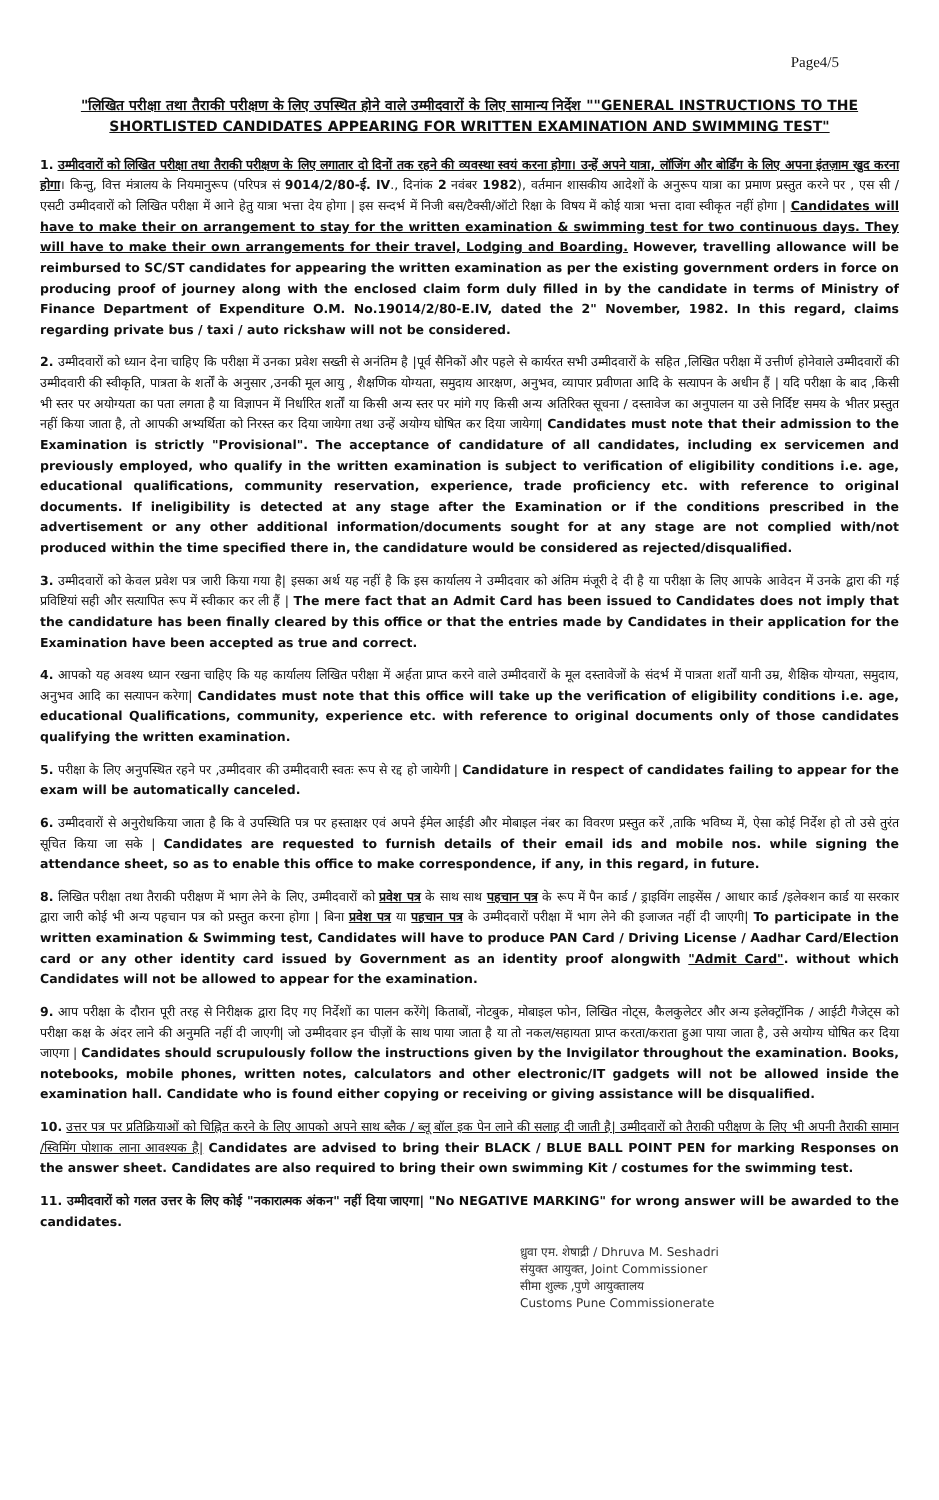Page4/5
"लिखित परीक्षा तथा तैराकी परीक्षण के लिए उपस्थित होने वाले उम्मीदवारों के लिए सामान्य निर्देश ""GENERAL INSTRUCTIONS TO THE SHORTLISTED CANDIDATES APPEARING FOR WRITTEN EXAMINATION AND SWIMMING TEST"
1. उम्मीदवारों को लिखित परीक्षा तथा तैराकी परीक्षण के लिए लगातार दो दिनों तक रहने की व्यवस्था स्वयं करना होगा। उन्हें अपने यात्रा, लॉजिंग और बोर्डिंग के लिए अपना इंतज़ाम खुद करना होगा। किन्तु, वित्त मंत्रालय के नियमानुरूप (परिपत्र सं 9014/2/80-ई. IV., दिनांक 2 नवंबर 1982), वर्तमान शासकीय आदेशों के अनुरूप यात्रा का प्रमाण प्रस्तुत करने पर , एस सी / एसटी उम्मीदवारों को लिखित परीक्षा में आने हेतु यात्रा भत्ता देय होगा | इस सन्दर्भ में निजी बस/टैक्सी/ऑटो रिक्षा के विषय में कोई यात्रा भत्ता दावा स्वीकृत नहीं होगा | Candidates will have to make their on arrangement to stay for the written examination & swimming test for two continuous days. They will have to make their own arrangements for their travel, Lodging and Boarding. However, travelling allowance will be reimbursed to SC/ST candidates for appearing the written examination as per the existing government orders in force on producing proof of journey along with the enclosed claim form duly filled in by the candidate in terms of Ministry of Finance Department of Expenditure O.M. No.19014/2/80-E.IV, dated the 2" November, 1982. In this regard, claims regarding private bus / taxi / auto rickshaw will not be considered.
2. उम्मीदवारों को ध्यान देना चाहिए कि परीक्षा में उनका प्रवेश सख्ती से अनंतिम है |पूर्व सैनिकों और पहले से कार्यरत सभी उम्मीदवारों के सहित ,लिखित परीक्षा में उत्तीर्ण होनेवाले उम्मीदवारों की उम्मीदवारी की स्वीकृति, पात्रता के शर्तों के अनुसार ,उनकी मूल आयु , शैक्षणिक योग्यता, समुदाय आरक्षण, अनुभव, व्यापार प्रवीणता आदि के सत्यापन के अधीन हैं | यदि परीक्षा के बाद ,किसी भी स्तर पर अयोग्यता का पता लगता है या विज्ञापन में निर्धारित शर्तों या किसी अन्य स्तर पर मांगे गए किसी अन्य अतिरिक्त सूचना / दस्तावेज का अनुपालन या उसे निर्दिष्ट समय के भीतर प्रस्तुत नहीं किया जाता है, तो आपकी अभ्यर्थिता को निरस्त कर दिया जायेगा तथा उन्हें अयोग्य घोषित कर दिया जायेगा| Candidates must note that their admission to the Examination is strictly "Provisional". The acceptance of candidature of all candidates, including ex servicemen and previously employed, who qualify in the written examination is subject to verification of eligibility conditions i.e. age, educational qualifications, community reservation, experience, trade proficiency etc. with reference to original documents. If ineligibility is detected at any stage after the Examination or if the conditions prescribed in the advertisement or any other additional information/documents sought for at any stage are not complied with/not produced within the time specified there in, the candidature would be considered as rejected/disqualified.
3. उम्मीदवारों को केवल प्रवेश पत्र जारी किया गया है| इसका अर्थ यह नहीं है कि इस कार्यालय ने उम्मीदवार को अंतिम मंजूरी दे दी है या परीक्षा के लिए आपके आवेदन में उनके द्वारा की गई प्रविष्टियां सही और सत्यापित रूप में स्वीकार कर ली हैं | The mere fact that an Admit Card has been issued to Candidates does not imply that the candidature has been finally cleared by this office or that the entries made by Candidates in their application for the Examination have been accepted as true and correct.
4. आपको यह अवश्य ध्यान रखना चाहिए कि यह कार्यालय लिखित परीक्षा में अर्हता प्राप्त करने वाले उम्मीदवारों के मूल दस्तावेजों के संदर्भ में पात्रता शर्तों यानी उम्र, शैक्षिक योग्यता, समुदाय, अनुभव आदि का सत्यापन करेगा| Candidates must note that this office will take up the verification of eligibility conditions i.e. age, educational Qualifications, community, experience etc. with reference to original documents only of those candidates qualifying the written examination.
5. परीक्षा के लिए अनुपस्थित रहने पर ,उम्मीदवार की उम्मीदवारी स्वतः रूप से रद्द हो जायेगी | Candidature in respect of candidates failing to appear for the exam will be automatically canceled.
6. उम्मीदवारों से अनुरोधकिया जाता है कि वे उपस्थिति पत्र पर हस्ताक्षर एवं अपने ईमेल आईडी और मोबाइल नंबर का विवरण प्रस्तुत करें ,ताकि भविष्य में, ऐसा कोई निर्देश हो तो उसे तुरंत सूचित किया जा सके | Candidates are requested to furnish details of their email ids and mobile nos. while signing the attendance sheet, so as to enable this office to make correspondence, if any, in this regard, in future.
8. लिखित परीक्षा तथा तैराकी परीक्षण में भाग लेने के लिए, उम्मीदवारों को प्रवेश पत्र के साथ साथ पहचान पत्र के रूप में पैन कार्ड / ड्राइविंग लाइसेंस / आधार कार्ड /इलेक्शन कार्ड या सरकार द्वारा जारी कोई भी अन्य पहचान पत्र को प्रस्तुत करना होगा | बिना प्रवेश पत्र या पहचान पत्र के उम्मीदवारों परीक्षा में भाग लेने की इजाजत नहीं दी जाएगी| To participate in the written examination & Swimming test, Candidates will have to produce PAN Card / Driving License / Aadhar Card/Election card or any other identity card issued by Government as an identity proof alongwith "Admit Card". without which Candidates will not be allowed to appear for the examination.
9. आप परीक्षा के दौरान पूरी तरह से निरीक्षक द्वारा दिए गए निर्देशों का पालन करेंगे| किताबों, नोटबुक, मोबाइल फोन, लिखित नोट्स, कैलकुलेटर और अन्य इलेक्ट्रॉनिक / आईटी गैजेट्स को परीक्षा कक्ष के अंदर लाने की अनुमति नहीं दी जाएगी| जो उम्मीदवार इन चीज़ों के साथ पाया जाता है या तो नकल/सहायता प्राप्त करता/कराता हुआ पाया जाता है, उसे अयोग्य घोषित कर दिया जाएगा | Candidates should scrupulously follow the instructions given by the Invigilator throughout the examination. Books, notebooks, mobile phones, written notes, calculators and other electronic/IT gadgets will not be allowed inside the examination hall. Candidate who is found either copying or receiving or giving assistance will be disqualified.
10. उत्तर पत्र पर प्रतिक्रियाओं को चिह्नित करने के लिए आपको अपने साथ ब्लैक / ब्लू बॉल इक पेन लाने की सलाह दी जाती है| उम्मीदवारों को तैराकी परीक्षण के लिए भी अपनी तैराकी सामान /स्विमिंग पोशाक लाना आवश्यक है| Candidates are advised to bring their BLACK / BLUE BALL POINT PEN for marking Responses on the answer sheet. Candidates are also required to bring their own swimming Kit / costumes for the swimming test.
11. उम्मीदवारों को गलत उत्तर के लिए कोई "नकारात्मक अंकन" नहीं दिया जाएगा| "No NEGATIVE MARKING" for wrong answer will be awarded to the candidates.
ध्रुवा एम. शेषाद्री / Dhruva M. Seshadri
संयुक्त आयुक्त, Joint Commissioner
सीमा शुल्क ,पुणे आयुक्तालय
Customs Pune Commissionerate